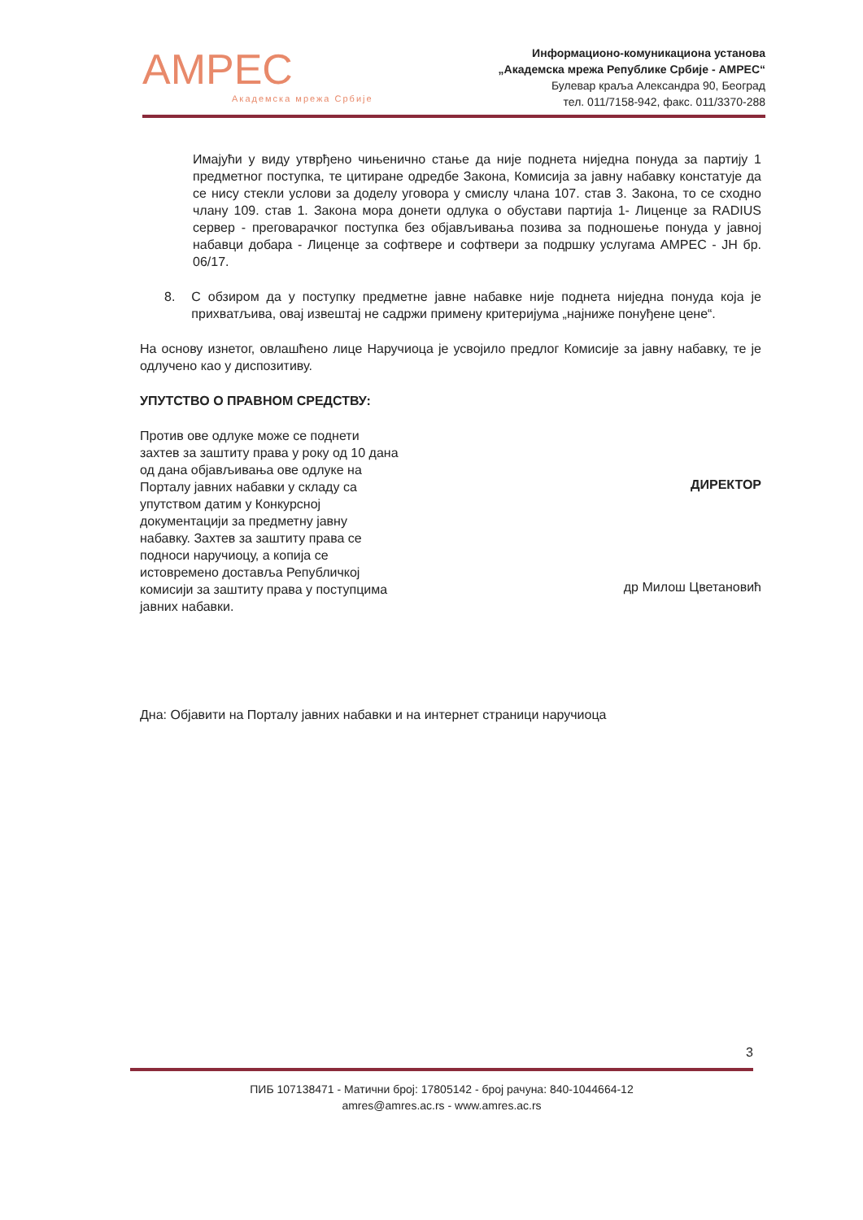AMPEC
Академска мрежа Србије
Информационо-комуникациона установа
„Академска мрежа Републике Србије - АМРЕС“
Булевар краља Александра 90, Београд
тел. 011/7158-942, факс. 011/3370-288
Имајући у виду утврђено чињенично стање да није поднета ниједна понуда за партију 1 предметног поступка, те цитиране одредбе Закона, Комисија за јавну набавку констатује да се нису стекли услови за доделу уговора у смислу члана 107. став 3. Закона, то се сходно члану 109. став 1. Закона мора донети одлука о обустави партија 1- Лиценце за RADIUS сервер - преговарачког поступка без објављивања позива за подношење понуда у јавној набавци добара - Лиценце за софтвере и софтвери за подршку услугама АМРЕС - ЈН бр. 06/17.
8. С обзиром да у поступку предметне јавне набавке није поднета ниједна понуда која је прихватљива, овај извештај не садржи примену критеријума „најниже понуђене цене“.
На основу изнетог, овлашћено лице Наручиоца је усвојило предлог Комисије за јавну набавку, те је одлучено као у диспозитиву.
УПУТСТВО О ПРАВНОМ СРЕДСТВУ:
Против ове одлуке може се поднети захтев за заштиту права у року од 10 дана од дана објављивања ове одлуке на Порталу јавних набавки у складу са упутством датим у Конкурсној документацији за предметну јавну набавку. Захтев за заштиту права се подноси наручиоцу, а копија се истовремено доставља Републичкој комисији за заштиту права у поступцима јавних набавки.
ДИРЕКТОР
др Милош Цветановић
Дна: Објавити на Порталу јавних набавки и на интернет страници наручиоца
3
ПИБ 107138471 - Матични број: 17805142 - број рачуна: 840-1044664-12
amres@amres.ac.rs - www.amres.ac.rs